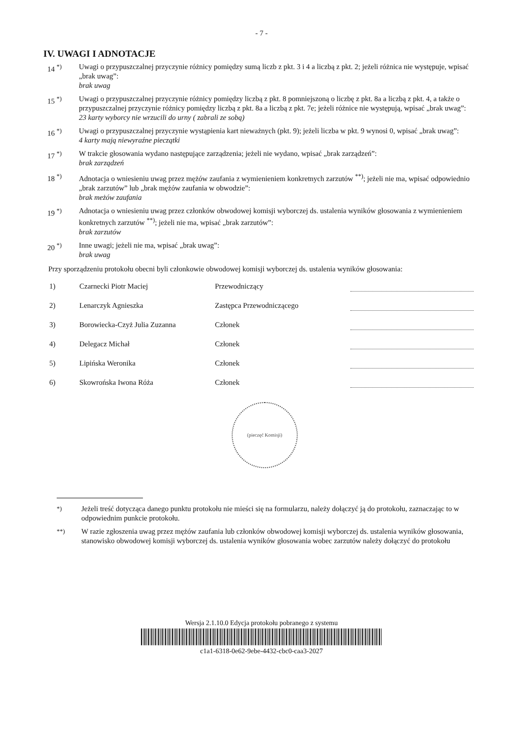- 7 -
IV. UWAGI I ADNOTACJE
14 <sup>*)</sup> Uwagi o przypuszczalnej przyczynie różnicy pomiędzy sumą liczb z pkt. 3 i 4 a liczbą z pkt. 2; jeżeli różnica nie występuje, wpisać „brak uwag”:
brak uwag
15 <sup>*)</sup> Uwagi o przypuszczalnej przyczynie różnicy pomiędzy liczbą z pkt. 8 pomniejszoną o liczbę z pkt. 8a a liczbą z pkt. 4, a także o przypuszczalnej przyczynie różnicy pomiędzy liczbą z pkt. 8a a liczbą z pkt. 7e; jeżeli różnice nie występują, wpisać „brak uwag”:
23 karty wyborcy nie wrzucili do urny ( zabrali ze sobą)
16 <sup>*)</sup> Uwagi o przypuszczalnej przyczynie wystąpienia kart nieważnych (pkt. 9); jeżeli liczba w pkt. 9 wynosi 0, wpisać „brak uwag”:
4 karty mają niewyraźne pieczątki
17 <sup>*)</sup> W trakcie głosowania wydano następujące zarządzenia; jeżeli nie wydano, wpisać „brak zarządzeń”:
brak zarządzeń
18 <sup>*)</sup> Adnotacja o wniesieniu uwag przez mężów zaufania z wymienieniem konkretnych zarzutów <sup>**)</sup>; jeżeli nie ma, wpisać odpowiednio „brak zarzutów” lub „brak mężów zaufania w obwodzie”:
brak meżów zaufania
19 <sup>*)</sup> Adnotacja o wniesieniu uwag przez członków obwodowej komisji wyborczej ds. ustalenia wyników głosowania z wymienieniem konkretnych zarzutów <sup>**)</sup>; jeżeli nie ma, wpisać „brak zarzutów”:
brak zarzutów
20 <sup>*)</sup> Inne uwagi; jeżeli nie ma, wpisać „brak uwag”:
brak uwag
Przy sporządzeniu protokołu obecni byli członkowie obwodowej komisji wyborczej ds. ustalenia wyników głosowania:
| 1) | Czarnecki Piotr Maciej | Przewodniczący | |
| 2) | Lenarczyk Agnieszka | Zastępca Przewodniczącego | |
| 3) | Borowiecka-Czyż Julia Zuzanna | Członek | |
| 4) | Delegacz Michał | Członek | |
| 5) | Lipińska Weronika | Członek | |
| 6) | Skowrońska Iwona Róża | Członek | |
(pieczęć Komisji)
<sup>*)</sup> Jeżeli treść dotycząca danego punktu protokołu nie mieści się na formularzu, należy dołączyć ją do protokołu, zaznaczając to w odpowiednim punkcie protokołu.
<sup>**)</sup> W razie zgłoszenia uwag przez mężów zaufania lub członków obwodowej komisji wyborczej ds. ustalenia wyników głosowania, stanowisko obwodowej komisji wyborczej ds. ustalenia wyników głosowania wobec zarzutów należy dołączyć do protokołu
Wersja 2.1.10.0 Edycja protokołu pobranego z systemu
c1a1-6318-0e62-9ebe-4432-cbc0-caa3-2027